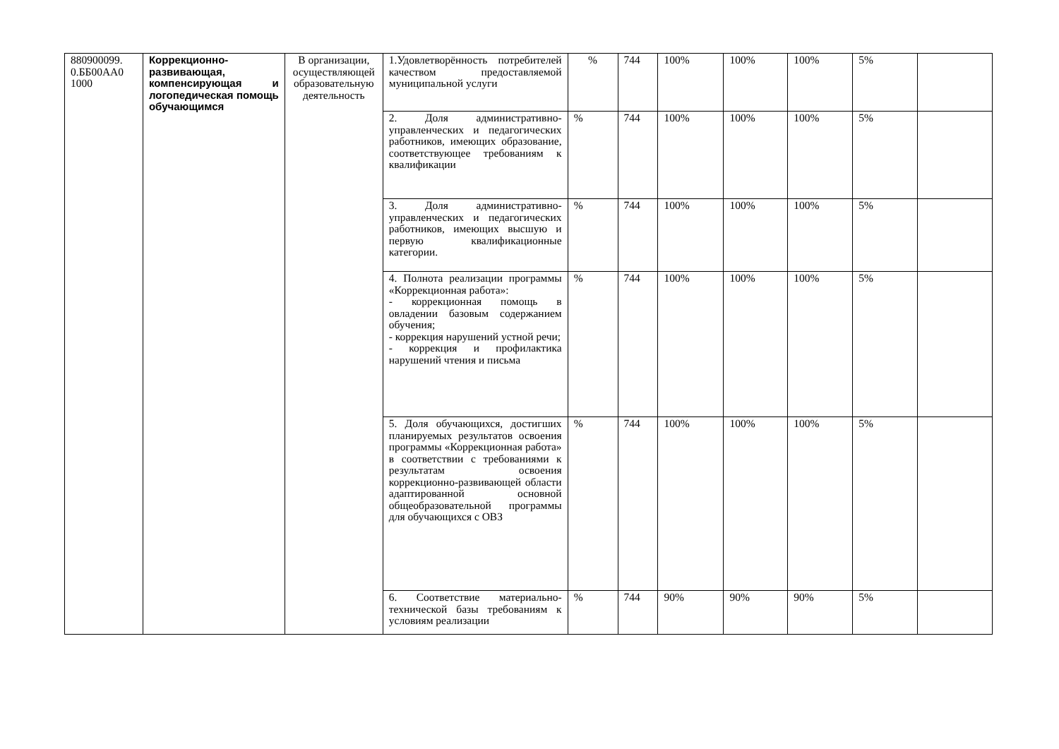| 880900099. 0.ББ00АА0 1000 | Коррекционно-развивающая, компенсирующая и логопедическая помощь обучающимся | В организации, осуществляющей образовательную деятельность | 1.Удовлетворённость потребителей качеством предоставляемой муниципальной услуги | % | 744 | 100% | 100% | 100% | 5% | |
| | | | 2. Доля административно-управленческих и педагогических работников, имеющих образование, соответствующее требованиям к квалификации | % | 744 | 100% | 100% | 100% | 5% | |
| | | | 3. Доля административно-управленческих и педагогических работников, имеющих высшую и первую квалификационные категории. | % | 744 | 100% | 100% | 100% | 5% | |
| | | | 4. Полнота реализации программы «Коррекционная работа»: - коррекционная помощь в овладении базовым содержанием обучения; - коррекция нарушений устной речи; - коррекция и профилактика нарушений чтения и письма | % | 744 | 100% | 100% | 100% | 5% | |
| | | | 5. Доля обучающихся, достигших планируемых результатов освоения программы «Коррекционная работа» в соответствии с требованиями к результатам освоения коррекционно-развивающей области адаптированной основной общеобразовательной программы для обучающихся с ОВЗ | % | 744 | 100% | 100% | 100% | 5% | |
| | | | 6. Соответствие материально-технической базы требованиям к условиям реализации | % | 744 | 90% | 90% | 90% | 5% | |